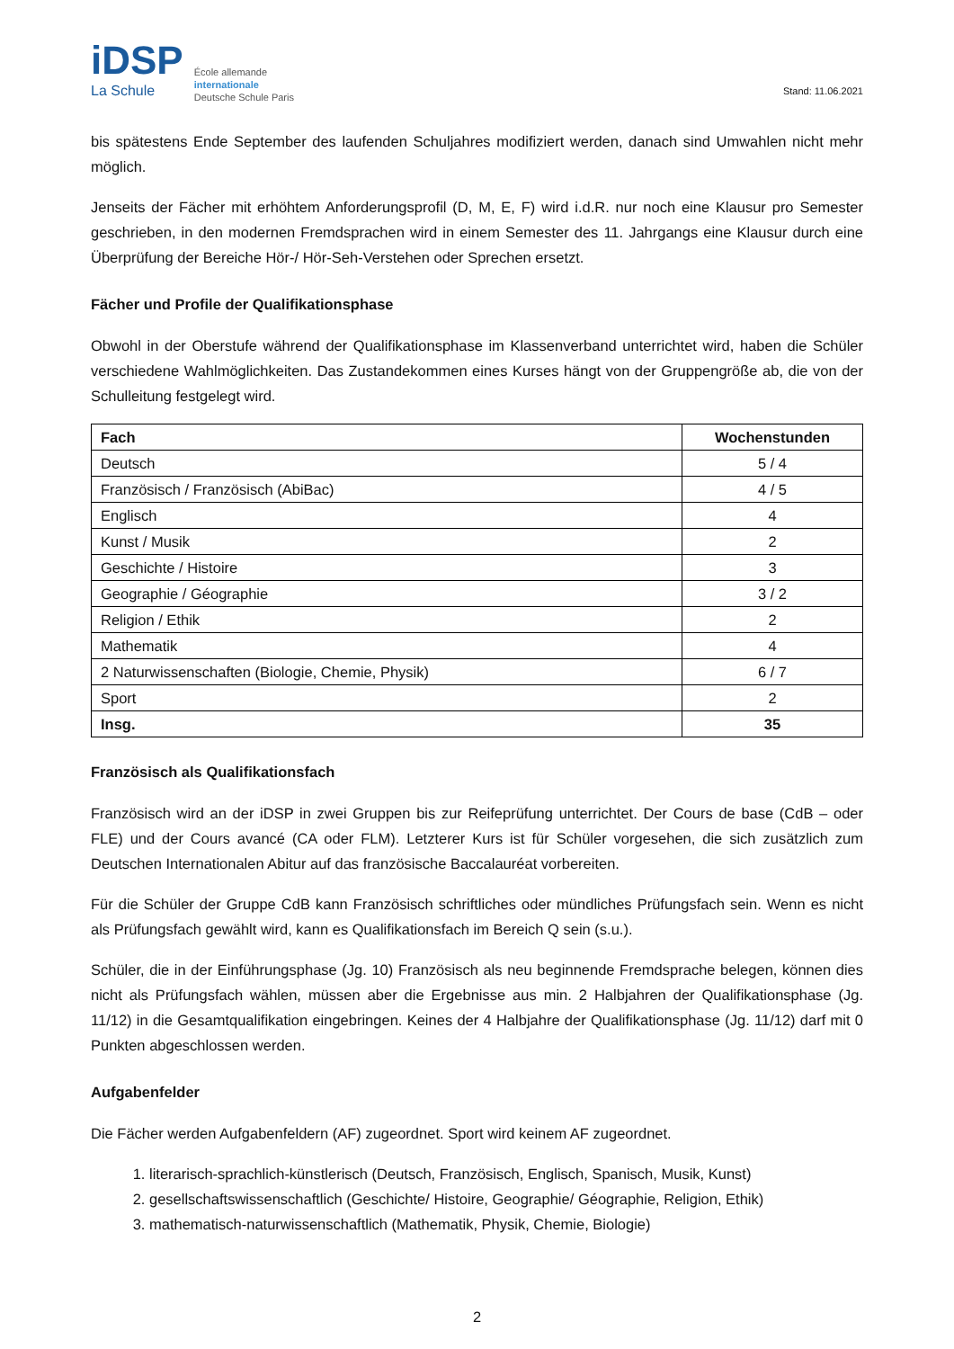iDSP
La Schule
École allemande
internationale
Deutsche Schule Paris
Stand: 11.06.2021
bis spätestens Ende September des laufenden Schuljahres modifiziert werden, danach sind Umwahlen nicht mehr möglich.
Jenseits der Fächer mit erhöhtem Anforderungsprofil (D, M, E, F) wird i.d.R. nur noch eine Klausur pro Semester geschrieben, in den modernen Fremdsprachen wird in einem Semester des 11. Jahrgangs eine Klausur durch eine Überprüfung der Bereiche Hör-/ Hör-Seh-Verstehen oder Sprechen ersetzt.
Fächer und Profile der Qualifikationsphase
Obwohl in der Oberstufe während der Qualifikationsphase im Klassenverband unterrichtet wird, haben die Schüler verschiedene Wahlmöglichkeiten. Das Zustandekommen eines Kurses hängt von der Gruppengröße ab, die von der Schulleitung festgelegt wird.
| Fach | Wochenstunden |
| --- | --- |
| Deutsch | 5 / 4 |
| Französisch / Französisch (AbiBac) | 4 / 5 |
| Englisch | 4 |
| Kunst / Musik | 2 |
| Geschichte / Histoire | 3 |
| Geographie / Géographie | 3 / 2 |
| Religion / Ethik | 2 |
| Mathematik | 4 |
| 2 Naturwissenschaften (Biologie, Chemie, Physik) | 6 / 7 |
| Sport | 2 |
| Insg. | 35 |
Französisch als Qualifikationsfach
Französisch wird an der iDSP in zwei Gruppen bis zur Reifeprüfung unterrichtet. Der Cours de base (CdB – oder FLE) und der Cours avancé (CA oder FLM). Letzterer Kurs ist für Schüler vorgesehen, die sich zusätzlich zum Deutschen Internationalen Abitur auf das französische Baccalauréat vorbereiten.
Für die Schüler der Gruppe CdB kann Französisch schriftliches oder mündliches Prüfungsfach sein. Wenn es nicht als Prüfungsfach gewählt wird, kann es Qualifikationsfach im Bereich Q sein (s.u.).
Schüler, die in der Einführungsphase (Jg. 10) Französisch als neu beginnende Fremdsprache belegen, können dies nicht als Prüfungsfach wählen, müssen aber die Ergebnisse aus min. 2 Halbjahren der Qualifikationsphase (Jg. 11/12) in die Gesamtqualifikation eingebringen. Keines der 4 Halbjahre der Qualifikationsphase (Jg. 11/12) darf mit 0 Punkten abgeschlossen werden.
Aufgabenfelder
Die Fächer werden Aufgabenfeldern (AF) zugeordnet. Sport wird keinem AF zugeordnet.
1. literarisch-sprachlich-künstlerisch (Deutsch, Französisch, Englisch, Spanisch, Musik, Kunst)
2. gesellschaftswissenschaftlich (Geschichte/ Histoire, Geographie/ Géographie, Religion, Ethik)
3. mathematisch-naturwissenschaftlich (Mathematik, Physik, Chemie, Biologie)
2